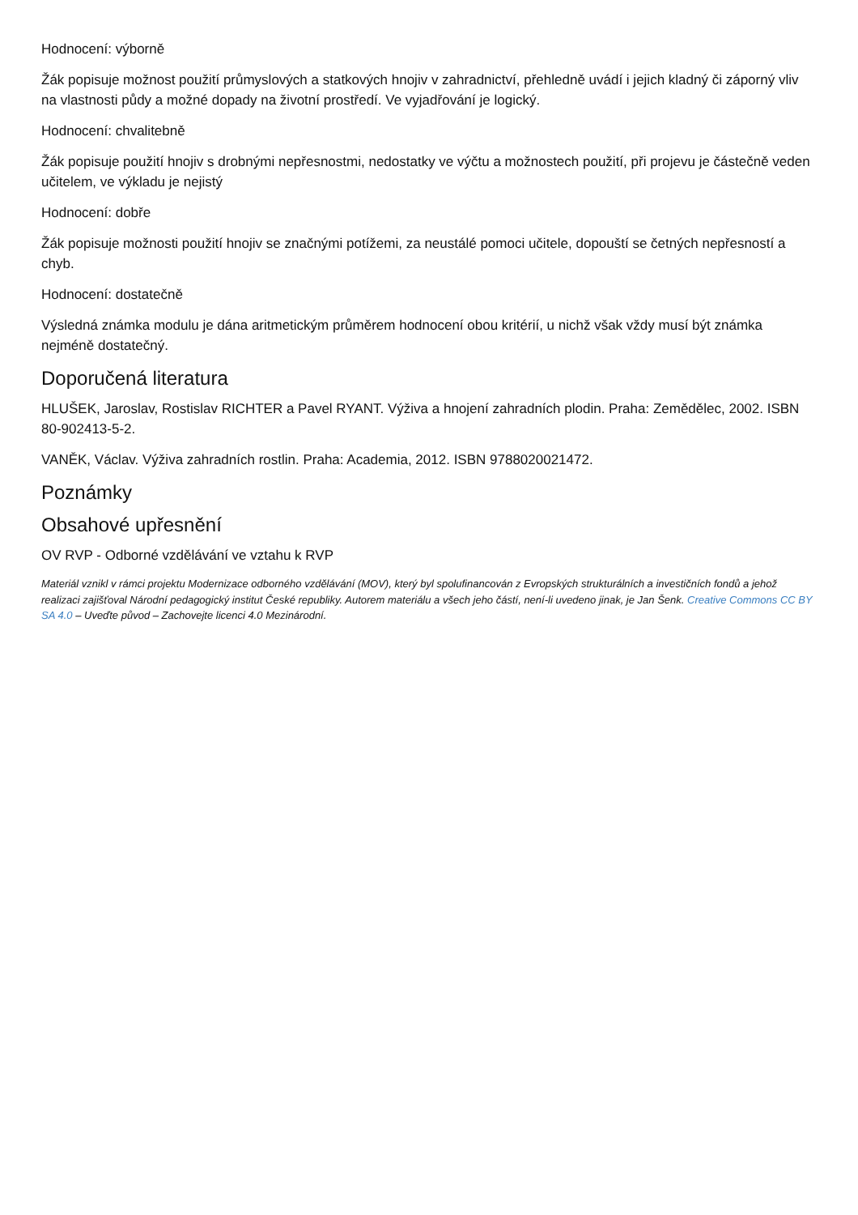Hodnocení: výborně
Žák popisuje možnost použití průmyslových a statkových hnojiv v zahradnictví, přehledně uvádí i jejich kladný či záporný vliv na vlastnosti půdy a možné dopady na životní prostředí. Ve vyjadřování je logický.
Hodnocení: chvalitebně
Žák popisuje použití hnojiv s drobnými nepřesnostmi, nedostatky ve výčtu a možnostech použití, při projevu je částečně veden učitelem, ve výkladu je nejistý
Hodnocení: dobře
Žák popisuje možnosti použití hnojiv se značnými potížemi, za neustálé pomoci učitele, dopouští se četných nepřesností a chyb.
Hodnocení: dostatečně
Výsledná známka modulu je dána aritmetickým průměrem hodnocení obou kritérií, u nichž však vždy musí být známka nejméně dostatečný.
Doporučená literatura
HLUŠEK, Jaroslav, Rostislav RICHTER a Pavel RYANT. Výživa a hnojení zahradních plodin. Praha: Zemědělec, 2002. ISBN 80-902413-5-2.
VANĚK, Václav. Výživa zahradních rostlin. Praha: Academia, 2012. ISBN 9788020021472.
Poznámky
Obsahové upřesnění
OV RVP - Odborné vzdělávání ve vztahu k RVP
Materiál vznikl v rámci projektu Modernizace odborného vzdělávání (MOV), který byl spolufinancován z Evropských strukturálních a investičních fondů a jehož realizaci zajišťoval Národní pedagogický institut České republiky. Autorem materiálu a všech jeho částí, není-li uvedeno jinak, je Jan Šenk. Creative Commons CC BY SA 4.0 – Uveďte původ – Zachovejte licenci 4.0 Mezinárodní.